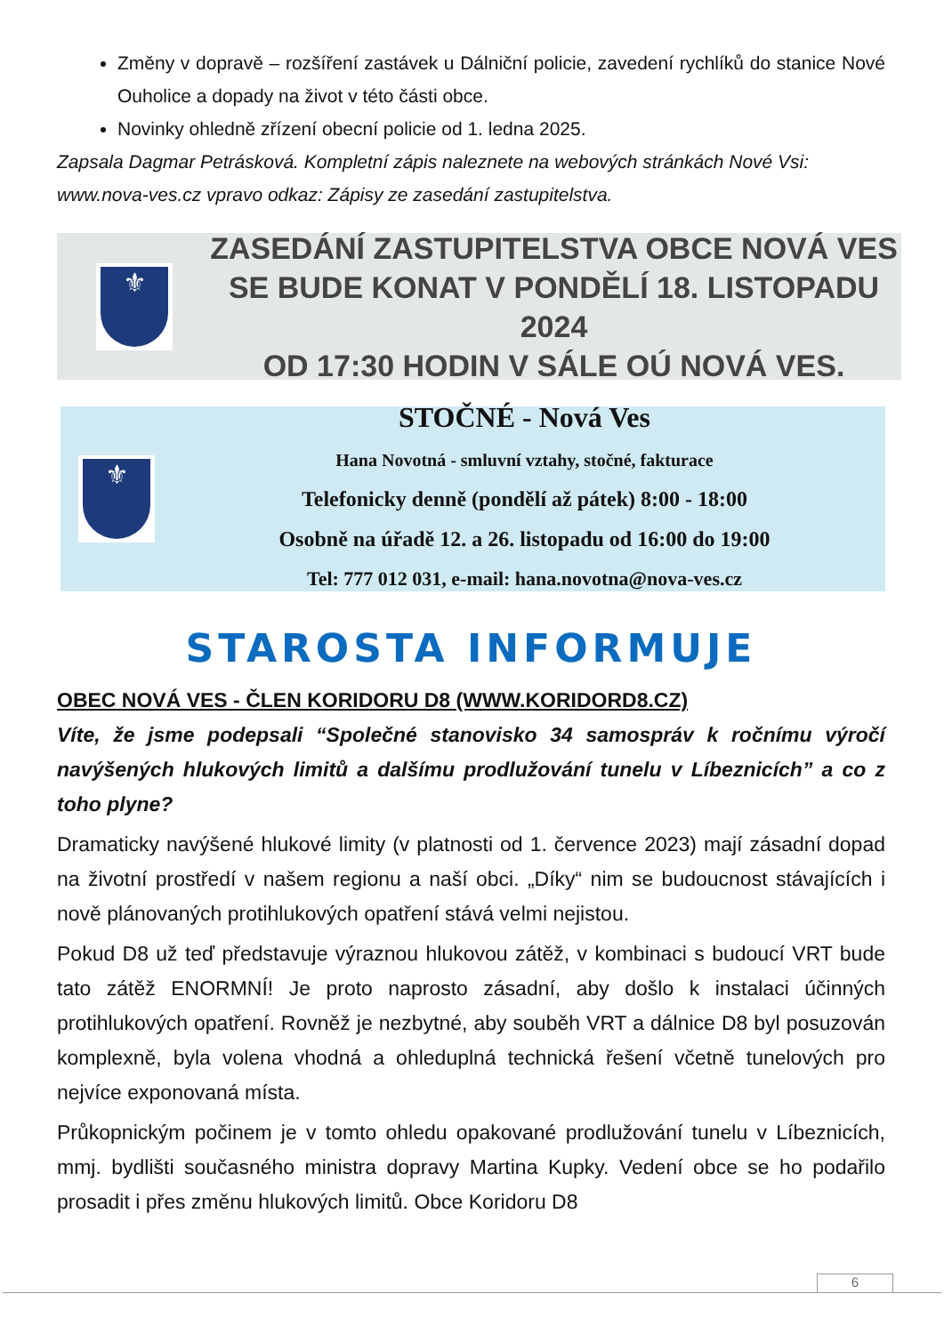Změny v dopravě – rozšíření zastávek u Dálniční policie, zavedení rychlíků do stanice Nové Ouholice a dopady na život v této části obce.
Novinky ohledně zřízení obecní policie od 1. ledna 2025.
Zapsala Dagmar Petrásková. Kompletní zápis naleznete na webových stránkách Nové Vsi: www.nova-ves.cz vpravo odkaz: Zápisy ze zasedání zastupitelstva.
⚜
ZASEDÁNÍ ZASTUPITELSTVA OBCE NOVÁ VES
SE BUDE KONAT V PONDĚLÍ 18. LISTOPADU 2024
OD 17:30 HODIN V SÁLE OÚ NOVÁ VES.
⚜
STOČNÉ - Nová Ves
Hana Novotná - smluvní vztahy, stočné, fakturace
Telefonicky denně (pondělí až pátek) 8:00 - 18:00
Osobně na úřadě 12. a 26. listopadu od 16:00 do 19:00
Tel: 777 012 031, e-mail: hana.novotna@nova-ves.cz
STAROSTA INFORMUJE
OBEC NOVÁ VES - ČLEN KORIDORU D8 (WWW.KORIDORD8.CZ)
Víte, že jsme podepsali “Společné stanovisko 34 samospráv k ročnímu výročí navýšených hlukových limitů a dalšímu prodlužování tunelu v Líbeznicích” a co z toho plyne?
Dramaticky navýšené hlukové limity (v platnosti od 1. července 2023) mají zásadní dopad na životní prostředí v našem regionu a naší obci. „Díky“ nim se budoucnost stávajících i nově plánovaných protihlukových opatření stává velmi nejistou.
Pokud D8 už teď představuje výraznou hlukovou zátěž, v kombinaci s budoucí VRT bude tato zátěž ENORMNÍ! Je proto naprosto zásadní, aby došlo k instalaci účinných protihlukových opatření. Rovněž je nezbytné, aby souběh VRT a dálnice D8 byl posuzován komplexně, byla volena vhodná a ohleduplná technická řešení včetně tunelových pro nejvíce exponovaná místa.
Průkopnickým počinem je v tomto ohledu opakované prodlužování tunelu v Líbeznicích, mmj. bydlišti současného ministra dopravy Martina Kupky. Vedení obce se ho podařilo prosadit i přes změnu hlukových limitů. Obce Koridoru D8
6